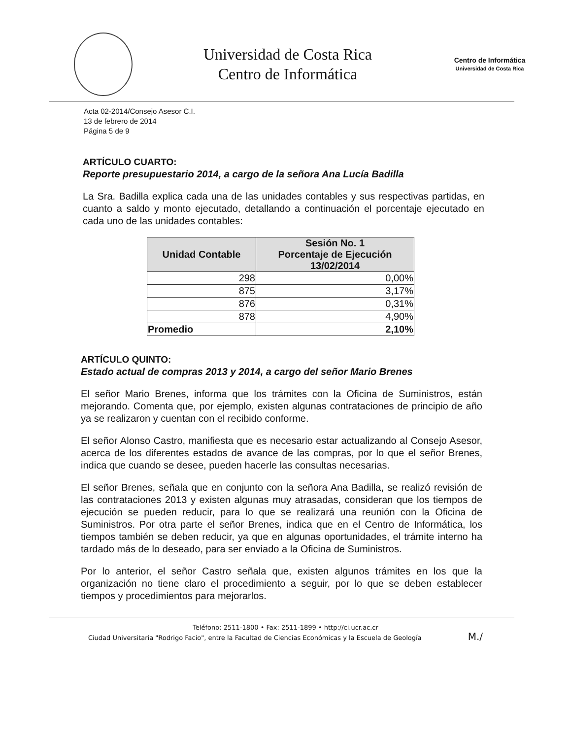Universidad de Costa Rica
Centro de Informática
Centro de Informática
Universidad de Costa Rica
Acta 02-2014/Consejo Asesor C.I.
13 de febrero de 2014
Página 5 de 9
ARTÍCULO CUARTO:
Reporte presupuestario 2014, a cargo de la señora Ana Lucía Badilla
La Sra. Badilla explica cada una de las unidades contables y sus respectivas partidas, en cuanto a saldo y monto ejecutado, detallando a continuación el porcentaje ejecutado en cada uno de las unidades contables:
| Unidad Contable | Sesión No. 1 Porcentaje de Ejecución 13/02/2014 |
| --- | --- |
| 298 | 0,00% |
| 875 | 3,17% |
| 876 | 0,31% |
| 878 | 4,90% |
| Promedio | 2,10% |
ARTÍCULO QUINTO:
Estado actual de compras 2013 y 2014, a cargo del señor Mario Brenes
El señor Mario Brenes, informa que los trámites con la Oficina de Suministros, están mejorando. Comenta que, por ejemplo, existen algunas contrataciones de principio de año ya se realizaron y cuentan con el recibido conforme.
El señor Alonso Castro, manifiesta que es necesario estar actualizando al Consejo Asesor, acerca de los diferentes estados de avance de las compras, por lo que el señor Brenes, indica que cuando se desee, pueden hacerle las consultas necesarias.
El señor Brenes, señala que en conjunto con la señora Ana Badilla, se realizó revisión de las contrataciones 2013 y existen algunas muy atrasadas, consideran que los tiempos de ejecución se pueden reducir, para lo que se realizará una reunión con la Oficina de Suministros. Por otra parte el señor Brenes, indica que en el Centro de Informática, los tiempos también se deben reducir, ya que en algunas oportunidades, el trámite interno ha tardado más de lo deseado, para ser enviado a la Oficina de Suministros.
Por lo anterior, el señor Castro señala que, existen algunos trámites en los que la organización no tiene claro el procedimiento a seguir, por lo que se deben establecer tiempos y procedimientos para mejorarlos.
Teléfono: 2511-1800 • Fax: 2511-1899 • http://ci.ucr.ac.cr
Ciudad Universitaria "Rodrigo Facio", entre la Facultad de Ciencias Económicas y la Escuela de Geología M./